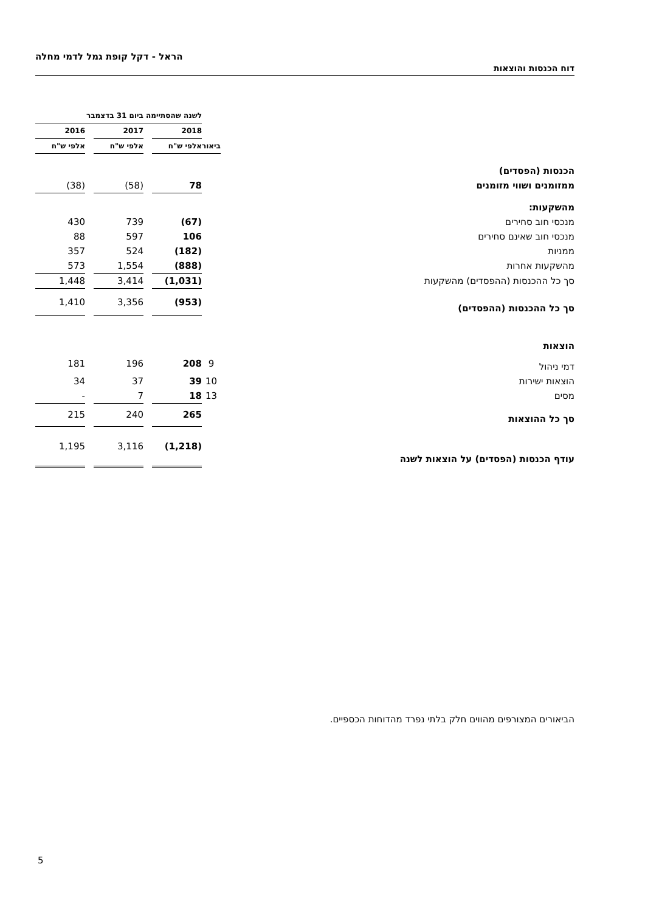הראל - דקל קופת גמל לדמי מחלה
דוח הכנסות והוצאות
| | | לשנה שהסתיימה ביום 31 בדצמבר | | | | |
| | | 2018 | | 2017 | | 2016 |
| | ביאור | אלפי ש"ח | | אלפי ש"ח | | אלפי ש"ח |
| הכנסות (הפסדים) | | | | | | |
| ממזומנים ושווי מזומנים | | 78 | | (58) | | (38) |
| מהשקעות: | | | | | | |
| מנכסי חוב סחירים | | (67) | | 739 | | 430 |
| מנכסי חוב שאינם סחירים | | 106 | | 597 | | 88 |
| ממניות | | (182) | | 524 | | 357 |
| מהשקעות אחרות | | (888) | | 1,554 | | 573 |
| סך כל ההכנסות (ההפסדים) מהשקעות | | (1,031) | | 3,414 | | 1,448 |
| סך כל ההכנסות (ההפסדים) | | (953) | | 3,356 | | 1,410 |
| הוצאות | | | | | | |
| דמי ניהול | 9 | 208 | | 196 | | 181 |
| הוצאות ישירות | 10 | 39 | | 37 | | 34 |
| מסים | 13 | 18 | | 7 | | - |
| סך כל ההוצאות | | 265 | | 240 | | 215 |
| עודף הכנסות (הפסדים) על הוצאות לשנה | | (1,218) | | 3,116 | | 1,195 |
הביאורים המצורפים מהווים חלק בלתי נפרד מהדוחות הכספיים.
5